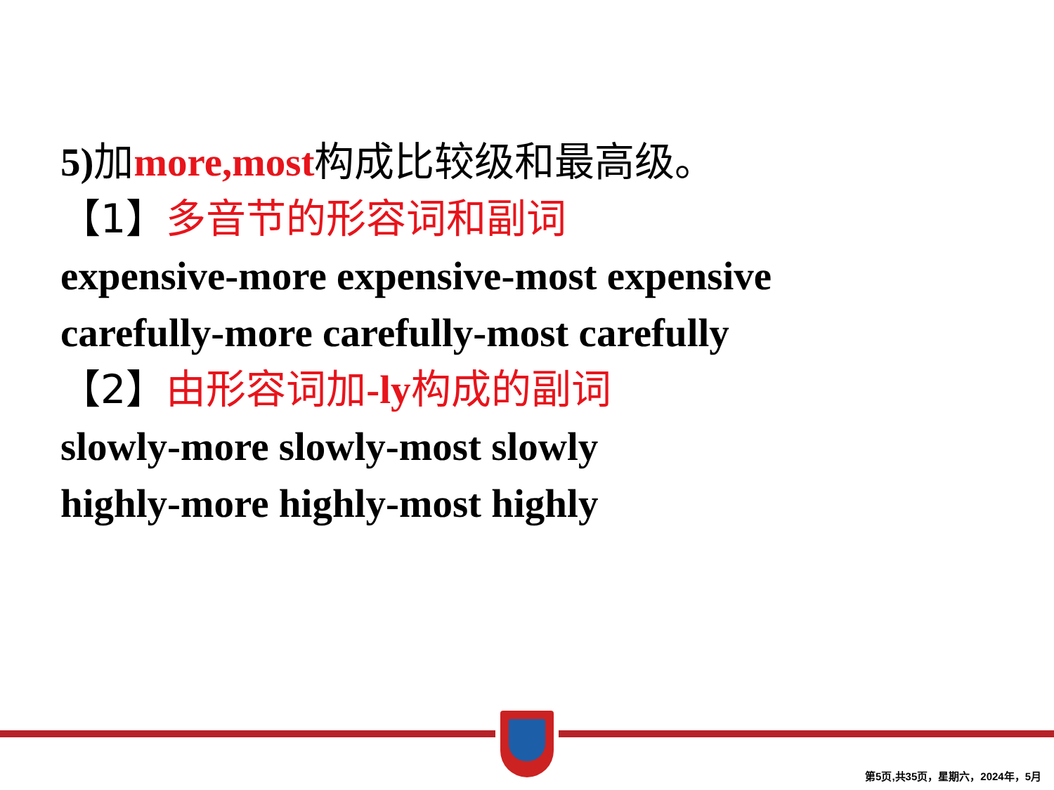5)加more,most 构成比较级和最高级。
【1】多音节的形容词和副词
expensive-more expensive-most expensive
carefully-more carefully-most carefully
【2】由形容词加-ly构成的副词
slowly-more slowly-most slowly
highly-more highly-most highly
第5页,共35页，星期六，2024年，5月